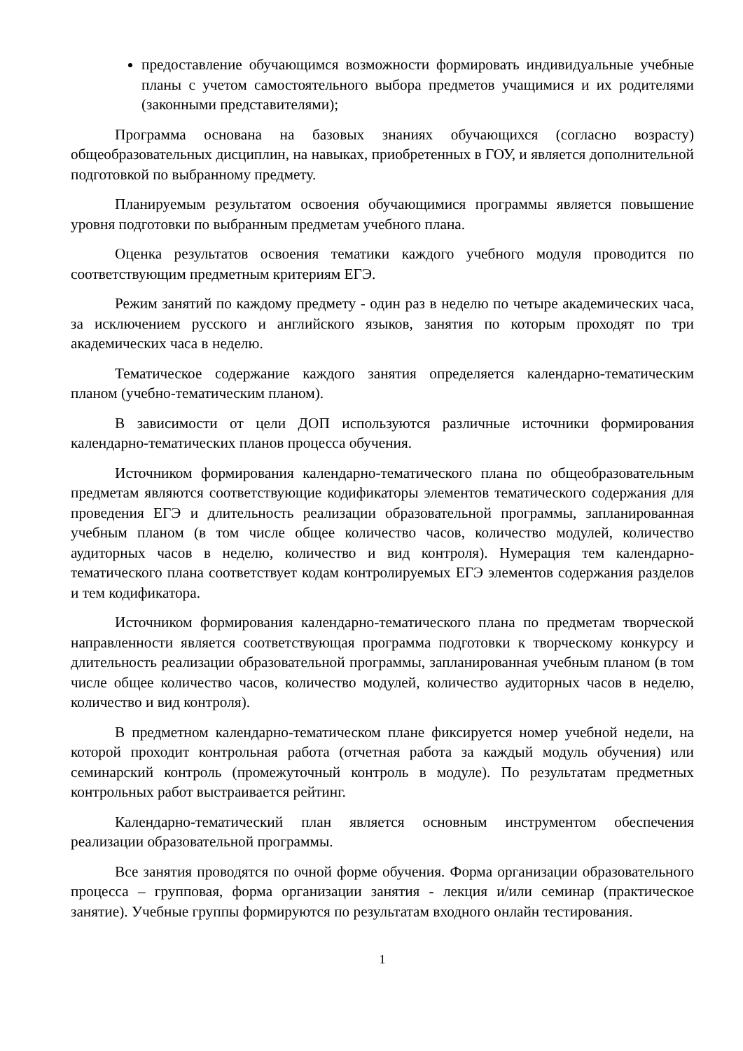предоставление обучающимся возможности формировать индивидуальные учебные планы с учетом самостоятельного выбора предметов учащимися и их родителями (законными представителями);
Программа основана на базовых знаниях обучающихся (согласно возрасту) общеобразовательных дисциплин, на навыках, приобретенных в ГОУ, и является дополнительной подготовкой по выбранному предмету.
Планируемым результатом освоения обучающимися программы является повышение уровня подготовки по выбранным предметам учебного плана.
Оценка результатов освоения тематики каждого учебного модуля проводится по соответствующим предметным критериям ЕГЭ.
Режим занятий по каждому предмету - один раз в неделю по четыре академических часа, за исключением русского и английского языков, занятия по которым проходят по три академических часа в неделю.
Тематическое содержание каждого занятия определяется календарно-тематическим планом (учебно-тематическим планом).
В зависимости от цели ДОП используются различные источники формирования календарно-тематических планов процесса обучения.
Источником формирования календарно-тематического плана по общеобразовательным предметам являются соответствующие кодификаторы элементов тематического содержания для проведения ЕГЭ и длительность реализации образовательной программы, запланированная учебным планом (в том числе общее количество часов, количество модулей, количество аудиторных часов в неделю, количество и вид контроля). Нумерация тем календарно-тематического плана соответствует кодам контролируемых ЕГЭ элементов содержания разделов и тем кодификатора.
Источником формирования календарно-тематического плана по предметам творческой направленности является соответствующая программа подготовки к творческому конкурсу и длительность реализации образовательной программы, запланированная учебным планом (в том числе общее количество часов, количество модулей, количество аудиторных часов в неделю, количество и вид контроля).
В предметном календарно-тематическом плане фиксируется номер учебной недели, на которой проходит контрольная работа (отчетная работа за каждый модуль обучения) или семинарский контроль (промежуточный контроль в модуле). По результатам предметных контрольных работ выстраивается рейтинг.
Календарно-тематический план является основным инструментом обеспечения реализации образовательной программы.
Все занятия проводятся по очной форме обучения. Форма организации образовательного процесса – групповая, форма организации занятия - лекция и/или семинар (практическое занятие). Учебные группы формируются по результатам входного онлайн тестирования.
1